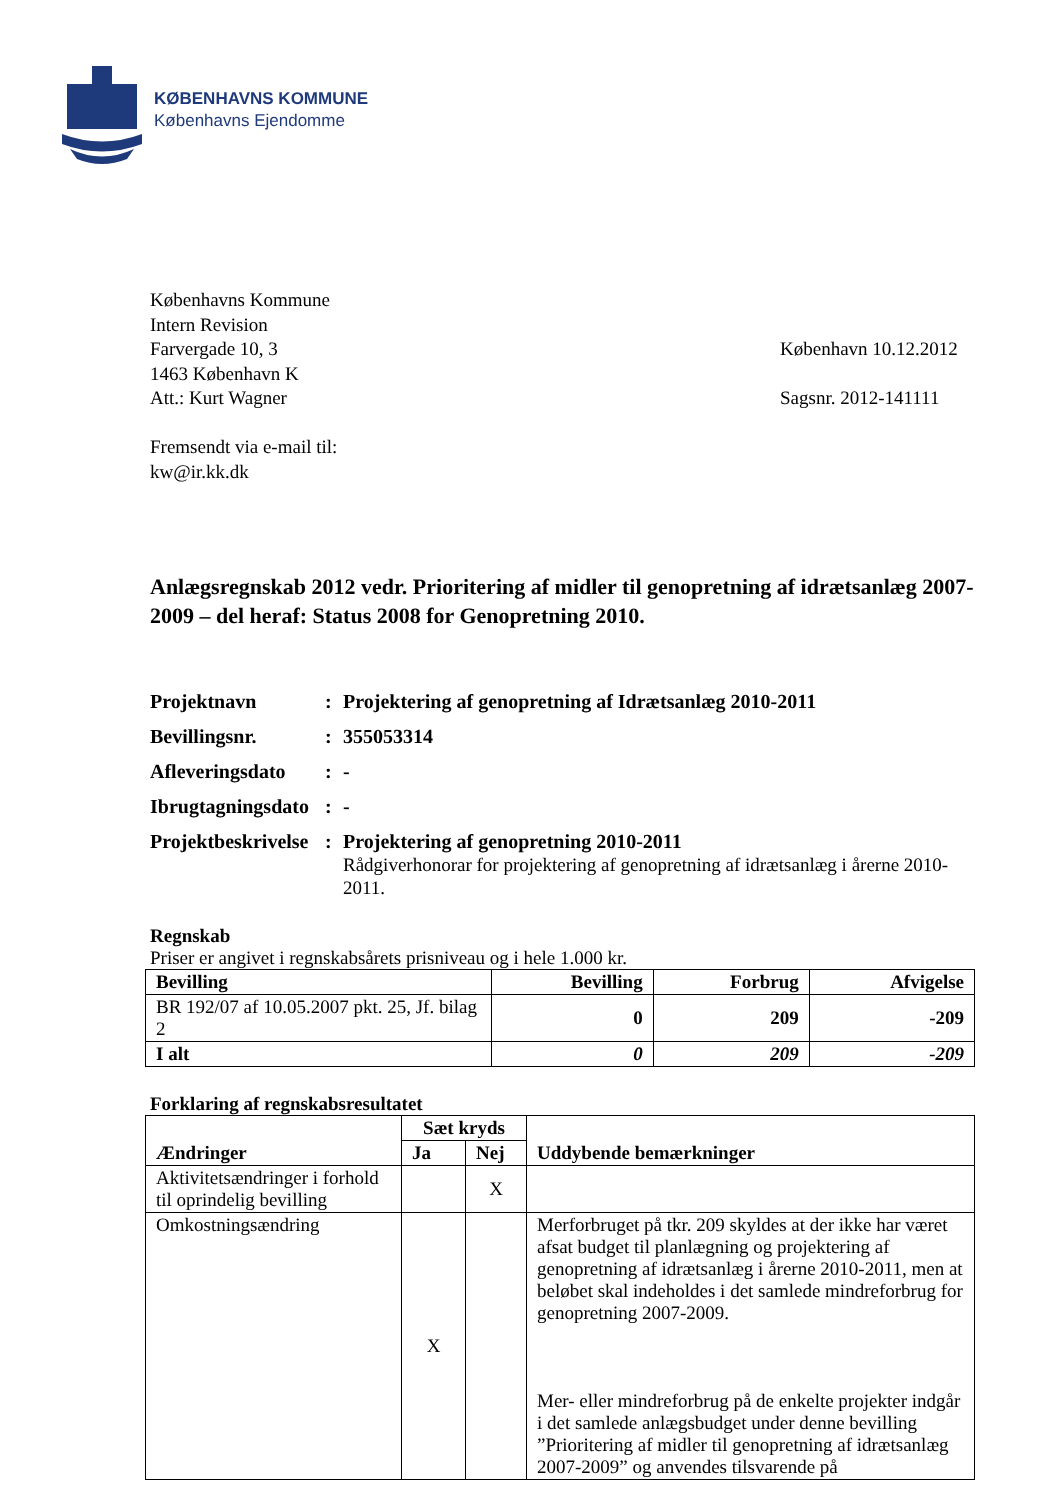KØBENHAVNS KOMMUNE
Københavns Ejendomme
Københavns Kommune
Intern Revision
Farvergade 10, 3
1463 København K
Att.: Kurt Wagner
Fremsendt via e-mail til:
kw@ir.kk.dk
København 10.12.2012
Sagsnr. 2012-141111
Anlægsregnskab 2012 vedr. Prioritering af midler til genopretning af idrætsanlæg 2007-2009 – del heraf: Status 2008 for Genopretning 2010.
| Projektnavn | : | Projektering af genopretning af Idrætsanlæg 2010-2011 |
| Bevillingsnr. | : | 355053314 |
| Afleveringsdato | : | - |
| Ibrugtagningsdato | : | - |
| Projektbeskrivelse | : | Projektering af genopretning 2010-2011 Rådgiverhonorar for projektering af genopretning af idrætsanlæg i årerne 2010-2011. |
Regnskab
Priser er angivet i regnskabsårets prisniveau og i hele 1.000 kr.
| Bevilling | Bevilling | Forbrug | Afvigelse |
| --- | --- | --- | --- |
| BR 192/07 af 10.05.2007 pkt. 25, Jf. bilag 2 | 0 | 209 | -209 |
| I alt | 0 | 209 | -209 |
Forklaring af regnskabsresultatet
| | Sæt kryds | | Uddybende bemærkninger |
| --- | --- | --- | --- |
| Ændringer | Ja | Nej | |
| Aktivitetsændringer i forhold til oprindelig bevilling | | X | |
| Omkostningsændring | X | | Merforbruget på tkr. 209 skyldes at der ikke har været afsat budget til planlægning og projektering af genopretning af idrætsanlæg i årerne 2010-2011, men at beløbet skal indeholdes i det samlede mindreforbrug for genopretning 2007-2009. Mer- eller mindreforbrug på de enkelte projekter indgår i det samlede anlægsbudget under denne bevilling ”Prioritering af midler til genopretning af idrætsanlæg 2007-2009” og anvendes tilsvarende på |